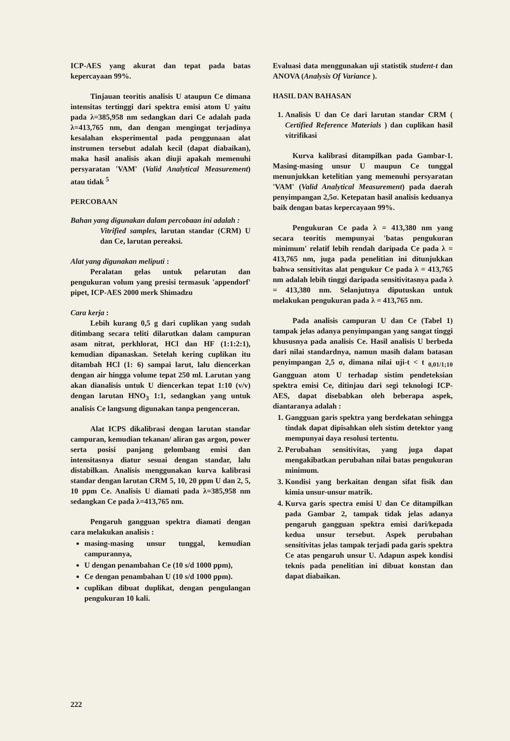ICP-AES yang akurat dan tepat pada batas kepercayaan 99%.
Tinjauan teoritis analisis U ataupun Ce dimana intensitas tertinggi dari spektra emisi atom U yaitu pada λ=385,958 nm sedangkan dari Ce adalah pada λ=413,765 nm, dan dengan mengingat terjadinya kesalahan eksperimental pada penggunaan alat instrumen tersebut adalah kecil (dapat diabaikan), maka hasil analisis akan diuji apakah memenuhi persyaratan 'VAM' (Valid Analytical Measurement) atau tidak <sup>5</sup>
PERCOBAAN
Bahan yang digunakan dalam percobaan ini adalah :
Vitrified samples, larutan standar (CRM) U dan Ce, larutan pereaksi.
Alat yang digunakan meliputi :
Peralatan gelas untuk pelarutan dan pengukuran volum yang presisi termasuk 'appendorf' pipet, ICP-AES 2000 merk Shimadzu
Cara kerja :
Lebih kurang 0,5 g dari cuplikan yang sudah ditimbang secara teliti dilarutkan dalam campuran asam nitrat, perkhlorat, HCl dan HF (1:1:2:1), kemudian dipanaskan. Setelah kering cuplikan itu ditambah HCl (1: 6) sampai larut, lalu diencerkan dengan air hingga volume tepat 250 ml. Larutan yang akan dianalisis untuk U diencerkan tepat 1:10 (v/v) dengan larutan HNO<sub>3</sub> 1:1, sedangkan yang untuk analisis Ce langsung digunakan tanpa pengenceran.
Alat ICPS dikalibrasi dengan larutan standar campuran, kemudian tekanan/ aliran gas argon, power serta posisi panjang gelombang emisi dan intensitasnya diatur sesuai dengan standar, lalu distabilkan. Analisis menggunakan kurva kalibrasi standar dengan larutan CRM 5, 10, 20 ppm U dan 2, 5, 10 ppm Ce. Analisis U diamati pada λ=385,958 nm sedangkan Ce pada λ=413,765 nm.
Pengaruh gangguan spektra diamati dengan cara melakukan analisis :
masing-masing unsur tunggal, kemudian campurannya,
U dengan penambahan Ce (10 s/d 1000 ppm),
Ce dengan penambahan U (10 s/d 1000 ppm).
cuplikan dibuat duplikat, dengan pengulangan pengukuran 10 kali.
Evaluasi data menggunakan uji statistik student-t dan ANOVA (Analysis Of Variance ).
HASIL DAN BAHASAN
1. Analisis U dan Ce dari larutan standar CRM ( Certified Reference Materials ) dan cuplikan hasil vitrifikasi
Kurva kalibrasi ditampilkan pada Gambar-1. Masing-masing unsur U maupun Ce tunggal menunjukkan ketelitian yang memenuhi persyaratan 'VAM' (Valid Analytical Measurement) pada daerah penyimpangan 2,5σ. Ketepatan hasil analisis keduanya baik dengan batas kepercayaan 99%.
Pengukuran Ce pada λ = 413,380 nm yang secara teoritis mempunyai 'batas pengukuran minimum' relatif lebih rendah daripada Ce pada λ = 413,765 nm, juga pada penelitian ini ditunjukkan bahwa sensitivitas alat pengukur Ce pada λ = 413,765 nm adalah lebih tinggi daripada sensitivitasnya pada λ = 413,380 nm. Selanjutnya diputuskan untuk melakukan pengukuran pada λ = 413,765 nm.
Pada analisis campuran U dan Ce (Tabel 1) tampak jelas adanya penyimpangan yang sangat tinggi khususnya pada analisis Ce. Hasil analisis U berbeda dari nilai standardnya, namun masih dalam batasan penyimpangan 2,5 σ, dimana nilai uji-t < t <sub>0,01/1;10</sub> Gangguan atom U terhadap sistim pendeteksian spektra emisi Ce, ditinjau dari segi teknologi ICP-AES, dapat disebabkan oleh beberapa aspek, diantaranya adalah :
1. Gangguan garis spektra yang berdekatan sehingga tindak dapat dipisahkan oleh sistim detektor yang mempunyai daya resolusi tertentu.
2. Perubahan sensitivitas, yang juga dapat mengakibatkan perubahan nilai batas pengukuran minimum.
3. Kondisi yang berkaitan dengan sifat fisik dan kimia unsur-unsur matrik.
4. Kurva garis spectra emisi U dan Ce ditampilkan pada Gambar 2, tampak tidak jelas adanya pengaruh gangguan spektra emisi dari/kepada kedua unsur tersebut. Aspek perubahan sensitivitas jelas tampak terjadi pada garis spektra Ce atas pengaruh unsur U. Adapun aspek kondisi teknis pada penelitian ini dibuat konstan dan dapat diabaikan.
222